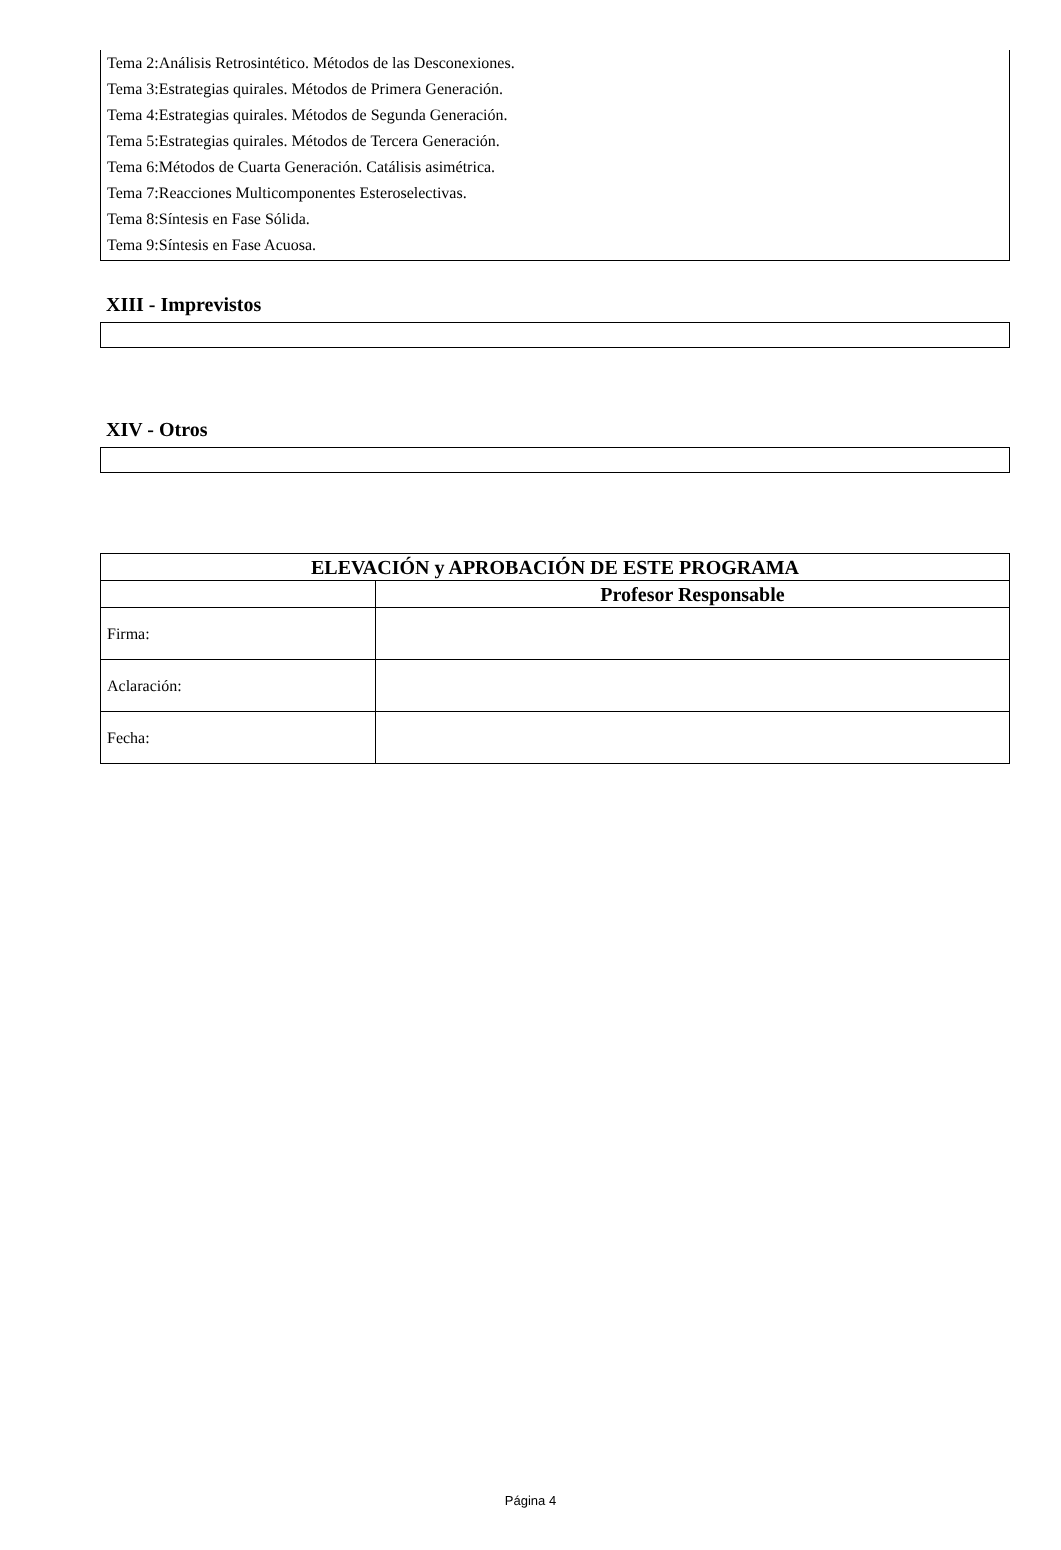Tema 2:Análisis Retrosintético. Métodos de las Desconexiones.
Tema 3:Estrategias quirales. Métodos de Primera Generación.
Tema 4:Estrategias quirales. Métodos de Segunda Generación.
Tema 5:Estrategias quirales. Métodos de Tercera Generación.
Tema 6:Métodos de Cuarta Generación. Catálisis asimétrica.
Tema 7:Reacciones Multicomponentes Esteroselectivas.
Tema 8:Síntesis en Fase Sólida.
Tema 9:Síntesis en Fase Acuosa.
XIII - Imprevistos
XIV - Otros
| ELEVACIÓN y APROBACIÓN DE ESTE PROGRAMA | |
| --- | --- |
| | Profesor Responsable |
| Firma: | |
| Aclaración: | |
| Fecha: | |
Página 4